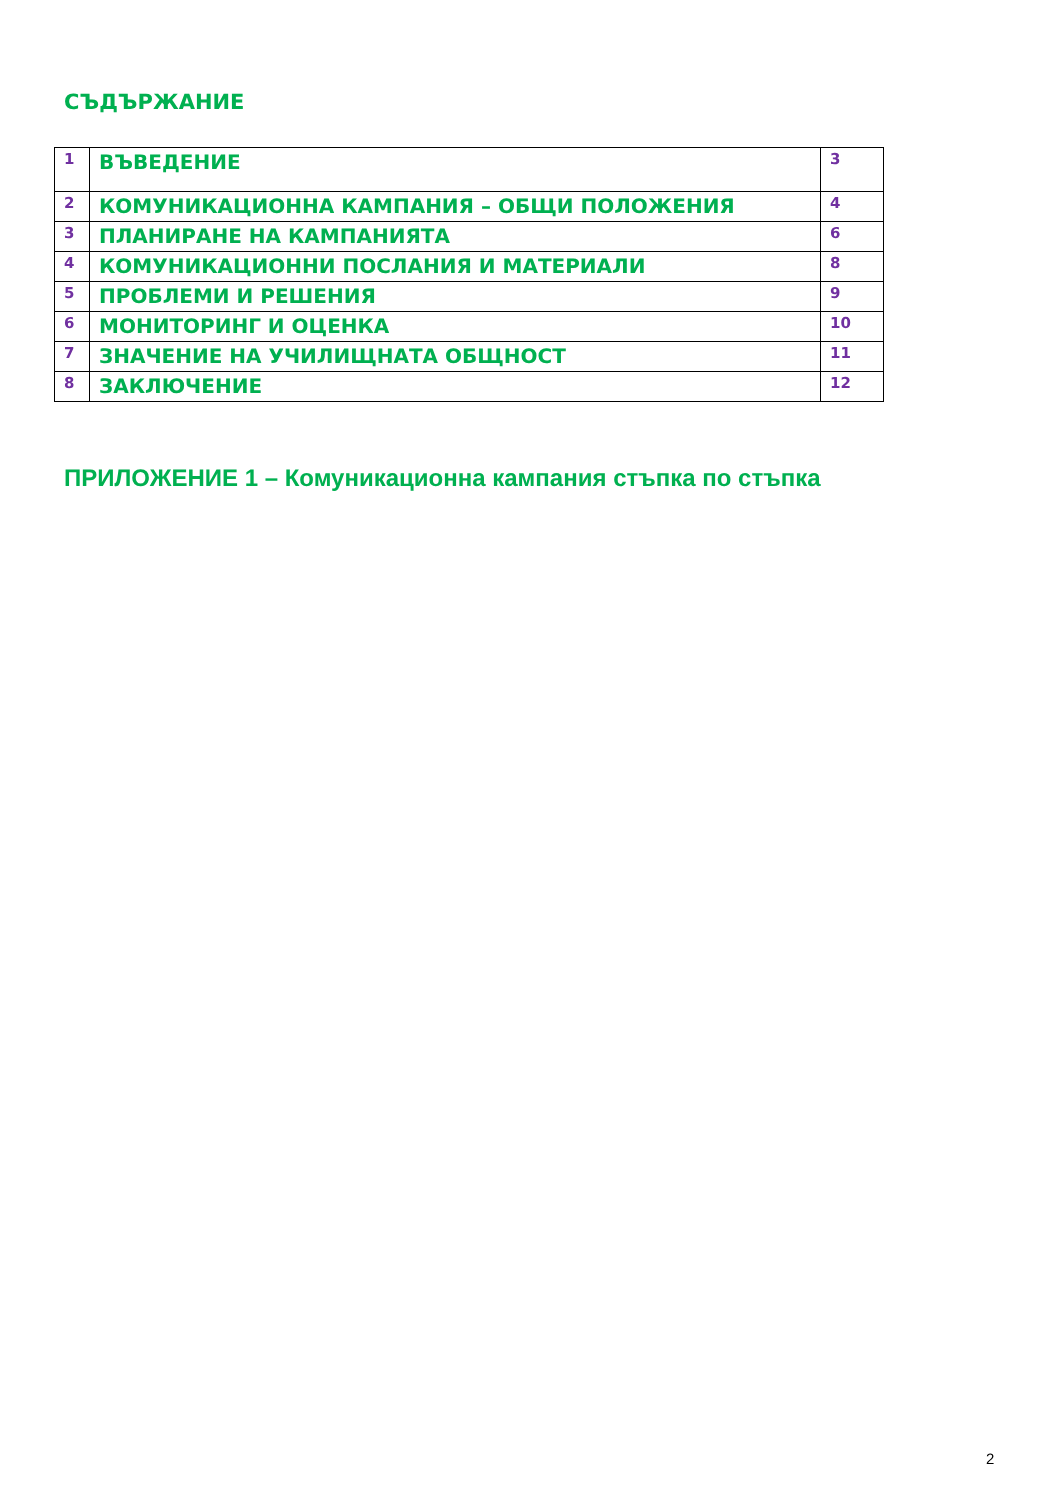СЪДЪРЖАНИЕ
| 1 | ВЪВЕДЕНИЕ | 3 |
| 2 | КОМУНИКАЦИОННА КАМПАНИЯ – ОБЩИ ПОЛОЖЕНИЯ | 4 |
| 3 | ПЛАНИРАНЕ НА КАМПАНИЯТА | 6 |
| 4 | КОМУНИКАЦИОННИ ПОСЛАНИЯ И МАТЕРИАЛИ | 8 |
| 5 | ПРОБЛЕМИ И РЕШЕНИЯ | 9 |
| 6 | МОНИТОРИНГ И ОЦЕНКА | 10 |
| 7 | ЗНАЧЕНИЕ НА УЧИЛИЩНАТА ОБЩНОСТ | 11 |
| 8 | ЗАКЛЮЧЕНИЕ | 12 |
ПРИЛОЖЕНИЕ 1 – Комуникационна кампания стъпка по стъпка
2